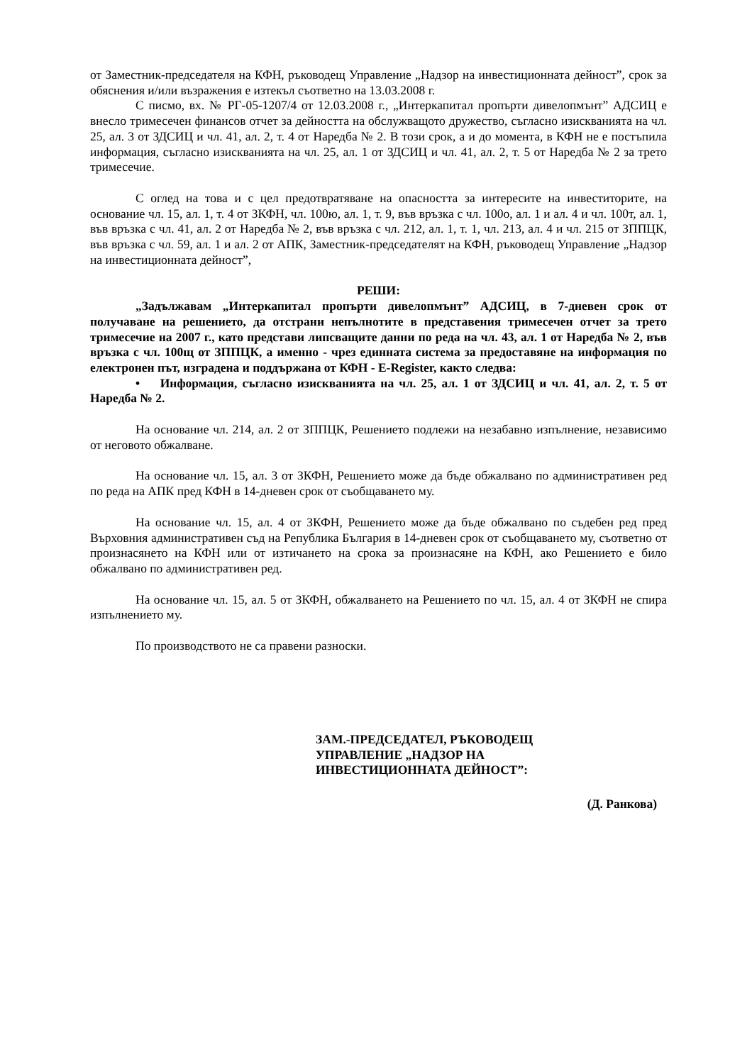от Заместник-председателя на КФН, ръководещ Управление „Надзор на инвестиционната дейност”, срок за обяснения и/или възражения е изтекъл съответно на 13.03.2008 г.
С писмо, вх. № РГ-05-1207/4 от 12.03.2008 г., „Интеркапитал пропърти дивелопмънт” АДСИЦ е внесло тримесечен финансов отчет за дейността на обслужващото дружество, съгласно изискванията на чл. 25, ал. 3 от ЗДСИЦ и чл. 41, ал. 2, т. 4 от Наредба № 2. В този срок, а и до момента, в КФН не е постъпила информация, съгласно изискванията на чл. 25, ал. 1 от ЗДСИЦ и чл. 41, ал. 2, т. 5 от Наредба № 2 за трето тримесечие.
С оглед на това и с цел предотвратяване на опасността за интересите на инвеститорите, на основание чл. 15, ал. 1, т. 4 от ЗКФН, чл. 100ю, ал. 1, т. 9, във връзка с чл. 100о, ал. 1 и ал. 4 и чл. 100т, ал. 1, във връзка с чл. 41, ал. 2 от Наредба № 2, във връзка с чл. 212, ал. 1, т. 1, чл. 213, ал. 4 и чл. 215 от ЗППЦК, във връзка с чл. 59, ал. 1 и ал. 2 от АПК, Заместник-председателят на КФН, ръководещ Управление „Надзор на инвестиционната дейност”,
РЕШИ:
„Задължавам „Интеркапитал пропърти дивелопмънт” АДСИЦ, в 7-дневен срок от получаване на решението, да отстрани непълнотите в представения тримесечен отчет за трето тримесечие на 2007 г., като представи липсващите данни по реда на чл. 43, ал. 1 от Наредба № 2, във връзка с чл. 100щ от ЗППЦК, а именно - чрез единната система за предоставяне на информация по електронен път, изградена и поддържана от КФН - E-Register, както следва:
• Информация, съгласно изискванията на чл. 25, ал. 1 от ЗДСИЦ и чл. 41, ал. 2, т. 5 от Наредба № 2.
На основание чл. 214, ал. 2 от ЗППЦК, Решението подлежи на незабавно изпълнение, независимо от неговото обжалване.
На основание чл. 15, ал. 3 от ЗКФН, Решението може да бъде обжалвано по административен ред по реда на АПК пред КФН в 14-дневен срок от съобщаването му.
На основание чл. 15, ал. 4 от ЗКФН, Решението може да бъде обжалвано по съдебен ред пред Върховния административен съд на Република България в 14-дневен срок от съобщаването му, съответно от произнасянето на КФН или от изтичането на срока за произнасяне на КФН, ако Решението е било обжалвано по административен ред.
На основание чл. 15, ал. 5 от ЗКФН, обжалването на Решението по чл. 15, ал. 4 от ЗКФН не спира изпълнението му.
По производството не са правени разноски.
ЗАМ.-ПРЕДСЕДАТЕЛ, РЪКОВОДЕЩ
УПРАВЛЕНИЕ „НАДЗОР НА
ИНВЕСТИЦИОННАТА ДЕЙНОСТ”:
(Д. Ранкова)